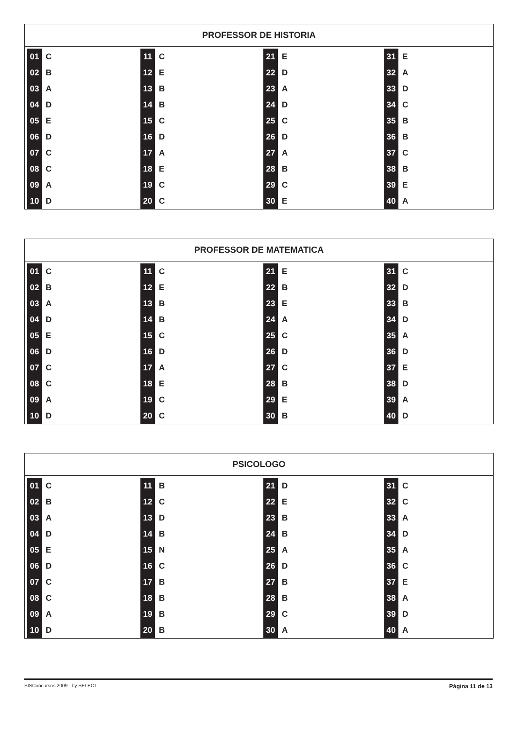PROFESSOR DE HISTORIA
| 01 | C | 11 | C | 21 | E | 31 | E |
| 02 | B | 12 | E | 22 | D | 32 | A |
| 03 | A | 13 | B | 23 | A | 33 | D |
| 04 | D | 14 | B | 24 | D | 34 | C |
| 05 | E | 15 | C | 25 | C | 35 | B |
| 06 | D | 16 | D | 26 | D | 36 | B |
| 07 | C | 17 | A | 27 | A | 37 | C |
| 08 | C | 18 | E | 28 | B | 38 | B |
| 09 | A | 19 | C | 29 | C | 39 | E |
| 10 | D | 20 | C | 30 | E | 40 | A |
PROFESSOR DE MATEMATICA
| 01 | C | 11 | C | 21 | E | 31 | C |
| 02 | B | 12 | E | 22 | B | 32 | D |
| 03 | A | 13 | B | 23 | E | 33 | B |
| 04 | D | 14 | B | 24 | A | 34 | D |
| 05 | E | 15 | C | 25 | C | 35 | A |
| 06 | D | 16 | D | 26 | D | 36 | D |
| 07 | C | 17 | A | 27 | C | 37 | E |
| 08 | C | 18 | E | 28 | B | 38 | D |
| 09 | A | 19 | C | 29 | E | 39 | A |
| 10 | D | 20 | C | 30 | B | 40 | D |
PSICOLOGO
| 01 | C | 11 | B | 21 | D | 31 | C |
| 02 | B | 12 | C | 22 | E | 32 | C |
| 03 | A | 13 | D | 23 | B | 33 | A |
| 04 | D | 14 | B | 24 | B | 34 | D |
| 05 | E | 15 | N | 25 | A | 35 | A |
| 06 | D | 16 | C | 26 | D | 36 | C |
| 07 | C | 17 | B | 27 | B | 37 | E |
| 08 | C | 18 | B | 28 | B | 38 | A |
| 09 | A | 19 | B | 29 | C | 39 | D |
| 10 | D | 20 | B | 30 | A | 40 | A |
SISConcursos 2009 - by SELECT Página 11 de 13